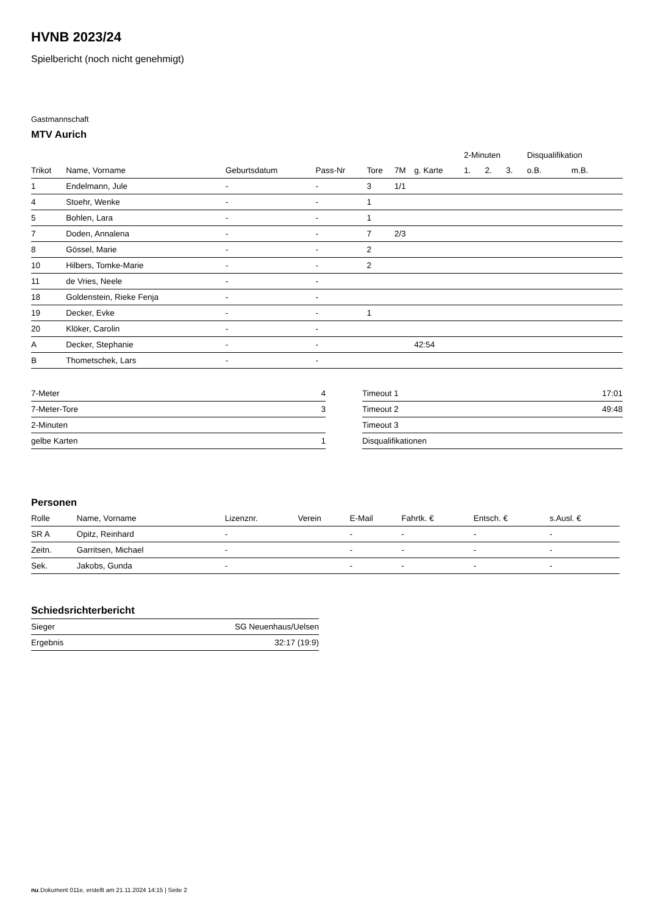HVNB 2023/24
Spielbericht (noch nicht genehmigt)
Gastmannschaft
MTV Aurich
| | | | | | | | 2-Minuten | | | Disqualifikation | |
| --- | --- | --- | --- | --- | --- | --- | --- | --- | --- | --- | --- |
| Trikot | Name, Vorname | Geburtsdatum | Pass-Nr | Tore | 7M | g. Karte | 1. | 2. | 3. | o.B. | m.B. |
| 1 | Endelmann, Jule | - | - | 3 | 1/1 | | | | | | |
| 4 | Stoehr, Wenke | - | - | 1 | | | | | | | |
| 5 | Bohlen, Lara | - | - | 1 | | | | | | | |
| 7 | Doden, Annalena | - | - | 7 | 2/3 | | | | | | |
| 8 | Gössel, Marie | - | - | 2 | | | | | | | |
| 10 | Hilbers, Tomke-Marie | - | - | 2 | | | | | | | |
| 11 | de Vries, Neele | - | - | | | | | | | | |
| 18 | Goldenstein, Rieke Fenja | - | - | | | | | | | | |
| 19 | Decker, Evke | - | - | 1 | | | | | | | |
| 20 | Klöker, Carolin | - | - | | | | | | | | |
| A | Decker, Stephanie | - | - | | | 42:54 | | | | | |
| B | Thometschek, Lars | - | - | | | | | | | | |
| 7-Meter | 4 |
| 7-Meter-Tore | 3 |
| 2-Minuten | |
| gelbe Karten | 1 |
| Timeout 1 | 17:01 |
| Timeout 2 | 49:48 |
| Timeout 3 | |
| Disqualifikationen | |
Personen
| Rolle | Name, Vorname | Lizenznr. | Verein | E-Mail | Fahrtk. € | Entsch. € | s.Ausl. € |
| --- | --- | --- | --- | --- | --- | --- | --- |
| SR A | Opitz, Reinhard | - | | - | - | - | - |
| Zeitn. | Garritsen, Michael | - | | - | - | - | - |
| Sek. | Jakobs, Gunda | - | | - | - | - | - |
Schiedsrichterbericht
| Sieger | SG Neuenhaus/Uelsen |
| Ergebnis | 32:17 (19:9) |
nu.Dokument 011e, erstellt am 21.11.2024 14:15 | Seite 2